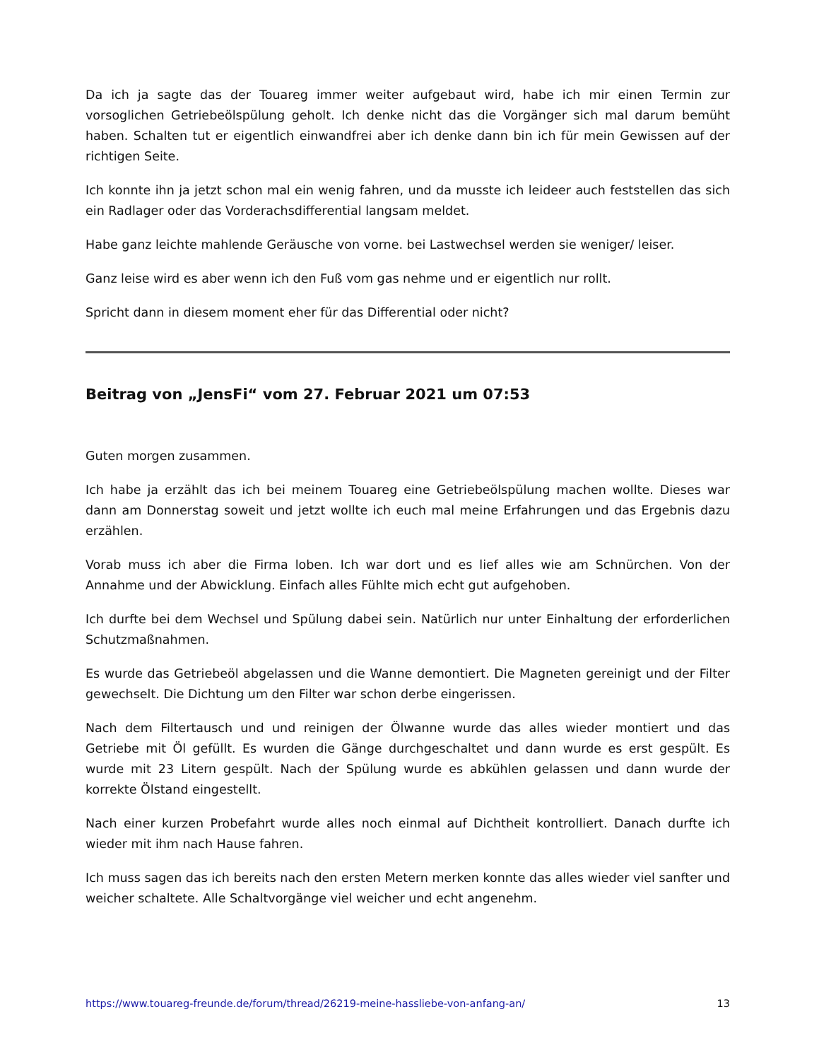Da ich ja sagte das der Touareg immer weiter aufgebaut wird, habe ich mir einen Termin zur vorsoglichen Getriebeölspülung geholt. Ich denke nicht das die Vorgänger sich mal darum bemüht haben. Schalten tut er eigentlich einwandfrei aber ich denke dann bin ich für mein Gewissen auf der richtigen Seite.
Ich konnte ihn ja jetzt schon mal ein wenig fahren, und da musste ich leideer auch feststellen das sich ein Radlager oder das Vorderachsdifferential langsam meldet.
Habe ganz leichte mahlende Geräusche von vorne. bei Lastwechsel werden sie weniger/ leiser.
Ganz leise wird es aber wenn ich den Fuß vom gas nehme und er eigentlich nur rollt.
Spricht dann in diesem moment eher für das Differential oder nicht?
Beitrag von „JensFi“ vom 27. Februar 2021 um 07:53
Guten morgen zusammen.
Ich habe ja erzählt das ich bei meinem Touareg eine Getriebeölspülung machen wollte. Dieses war dann am Donnerstag soweit und jetzt wollte ich euch mal meine Erfahrungen und das Ergebnis dazu erzählen.
Vorab muss ich aber die Firma loben. Ich war dort und es lief alles wie am Schnürchen. Von der Annahme und der Abwicklung. Einfach alles Fühlte mich echt gut aufgehoben.
Ich durfte bei dem Wechsel und Spülung dabei sein. Natürlich nur unter Einhaltung der erforderlichen Schutzmaßnahmen.
Es wurde das Getriebeöl abgelassen und die Wanne demontiert. Die Magneten gereinigt und der Filter gewechselt. Die Dichtung um den Filter war schon derbe eingerissen.
Nach dem Filtertausch und und reinigen der Ölwanne wurde das alles wieder montiert und das Getriebe mit Öl gefüllt. Es wurden die Gänge durchgeschaltet und dann wurde es erst gespült. Es wurde mit 23 Litern gespült. Nach der Spülung wurde es abkühlen gelassen und dann wurde der korrekte Ölstand eingestellt.
Nach einer kurzen Probefahrt wurde alles noch einmal auf Dichtheit kontrolliert. Danach durfte ich wieder mit ihm nach Hause fahren.
Ich muss sagen das ich bereits nach den ersten Metern merken konnte das alles wieder viel sanfter und weicher schaltete. Alle Schaltvorgänge viel weicher und echt angenehm.
https://www.touareg-freunde.de/forum/thread/26219-meine-hassliebe-von-anfang-an/ 13